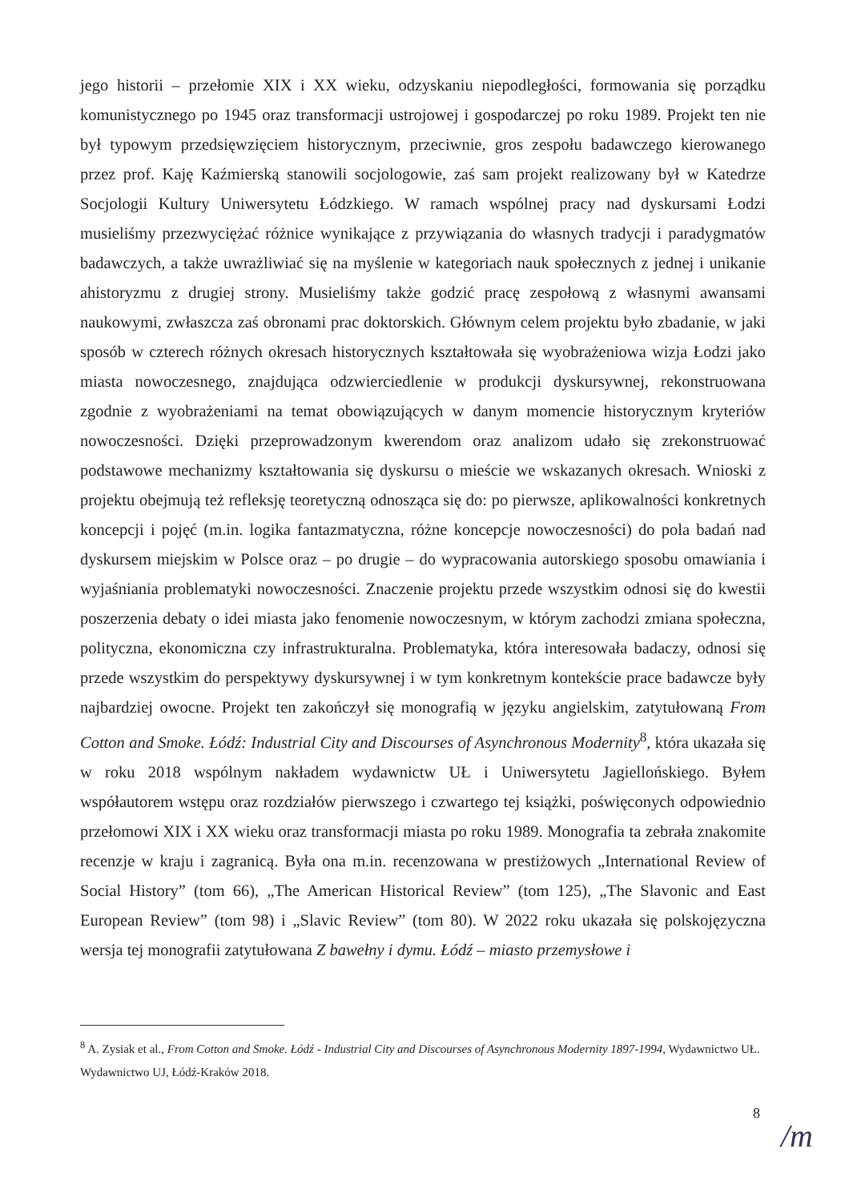jego historii – przełomie XIX i XX wieku, odzyskaniu niepodległości, formowania się porządku komunistycznego po 1945 oraz transformacji ustrojowej i gospodarczej po roku 1989. Projekt ten nie był typowym przedsięwzięciem historycznym, przeciwnie, gros zespołu badawczego kierowanego przez prof. Kaję Kaźmierską stanowili socjologowie, zaś sam projekt realizowany był w Katedrze Socjologii Kultury Uniwersytetu Łódzkiego. W ramach wspólnej pracy nad dyskursami Łodzi musieliśmy przezwyciężać różnice wynikające z przywiązania do własnych tradycji i paradygmatów badawczych, a także uwrażliwiać się na myślenie w kategoriach nauk społecznych z jednej i unikanie ahistoryzmu z drugiej strony. Musieliśmy także godzić pracę zespołową z własnymi awansami naukowymi, zwłaszcza zaś obronami prac doktorskich. Głównym celem projektu było zbadanie, w jaki sposób w czterech różnych okresach historycznych kształtowała się wyobrażeniowa wizja Łodzi jako miasta nowoczesnego, znajdująca odzwierciedlenie w produkcji dyskursywnej, rekonstruowana zgodnie z wyobrażeniami na temat obowiązujących w danym momencie historycznym kryteriów nowoczesności. Dzięki przeprowadzonym kwerendom oraz analizom udało się zrekonstruować podstawowe mechanizmy kształtowania się dyskursu o mieście we wskazanych okresach. Wnioski z projektu obejmują też refleksję teoretyczną odnosząca się do: po pierwsze, aplikowalności konkretnych koncepcji i pojęć (m.in. logika fantazmatyczna, różne koncepcje nowoczesności) do pola badań nad dyskursem miejskim w Polsce oraz – po drugie – do wypracowania autorskiego sposobu omawiania i wyjaśniania problematyki nowoczesności. Znaczenie projektu przede wszystkim odnosi się do kwestii poszerzenia debaty o idei miasta jako fenomenie nowoczesnym, w którym zachodzi zmiana społeczna, polityczna, ekonomiczna czy infrastrukturalna. Problematyka, która interesowała badaczy, odnosi się przede wszystkim do perspektywy dyskursywnej i w tym konkretnym kontekście prace badawcze były najbardziej owocne. Projekt ten zakończył się monografią w języku angielskim, zatytułowaną From Cotton and Smoke. Łódź: Industrial City and Discourses of Asynchronous Modernity<sup>8</sup>, która ukazała się w roku 2018 wspólnym nakładem wydawnictw UŁ i Uniwersytetu Jagiellońskiego. Byłem współautorem wstępu oraz rozdziałów pierwszego i czwartego tej książki, poświęconych odpowiednio przełomowi XIX i XX wieku oraz transformacji miasta po roku 1989. Monografia ta zebrała znakomite recenzje w kraju i zagranicą. Była ona m.in. recenzowana w prestiżowych „International Review of Social History” (tom 66), „The American Historical Review” (tom 125), „The Slavonic and East European Review” (tom 98) i „Slavic Review” (tom 80). W 2022 roku ukazała się polskojęzyczna wersja tej monografii zatytułowana Z bawełny i dymu. Łódź – miasto przemysłowe i
<sup>8</sup> A. Zysiak et al., From Cotton and Smoke. Łódź - Industrial City and Discourses of Asynchronous Modernity 1897-1994, Wydawnictwo UŁ. Wydawnictwo UJ, Łódź-Kraków 2018.
8
/m